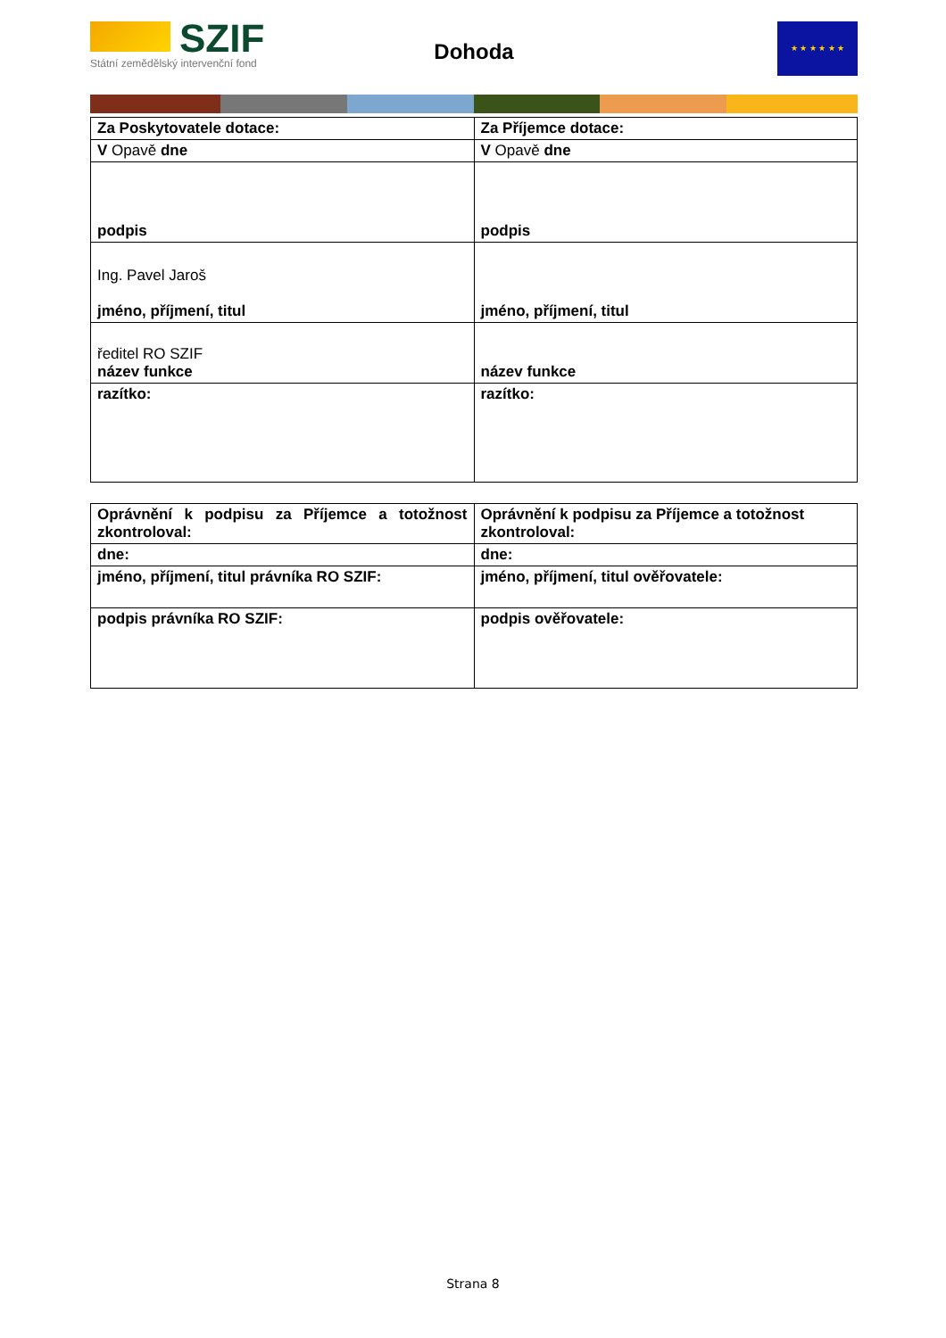SZIF
Státní zemědělský intervenční fond
Dohoda
★ ★ ★ ★ ★ ★
| Za Poskytovatele dotace: | Za Příjemce dotace: |
| V Opavě dne | V Opavě dne |
| podpis | podpis |
| Ing. Pavel Jaroš jméno, příjmení, titul | jméno, příjmení, titul |
| ředitel RO SZIF název funkce | název funkce |
| razítko: | razítko: |
| Oprávnění k podpisu za Příjemce a totožnost zkontroloval: | Oprávnění k podpisu za Příjemce a totožnost zkontroloval: |
| dne: | dne: |
| jméno, příjmení, titul právníka RO SZIF: | jméno, příjmení, titul ověřovatele: |
| podpis právníka RO SZIF: | podpis ověřovatele: |
Strana 8